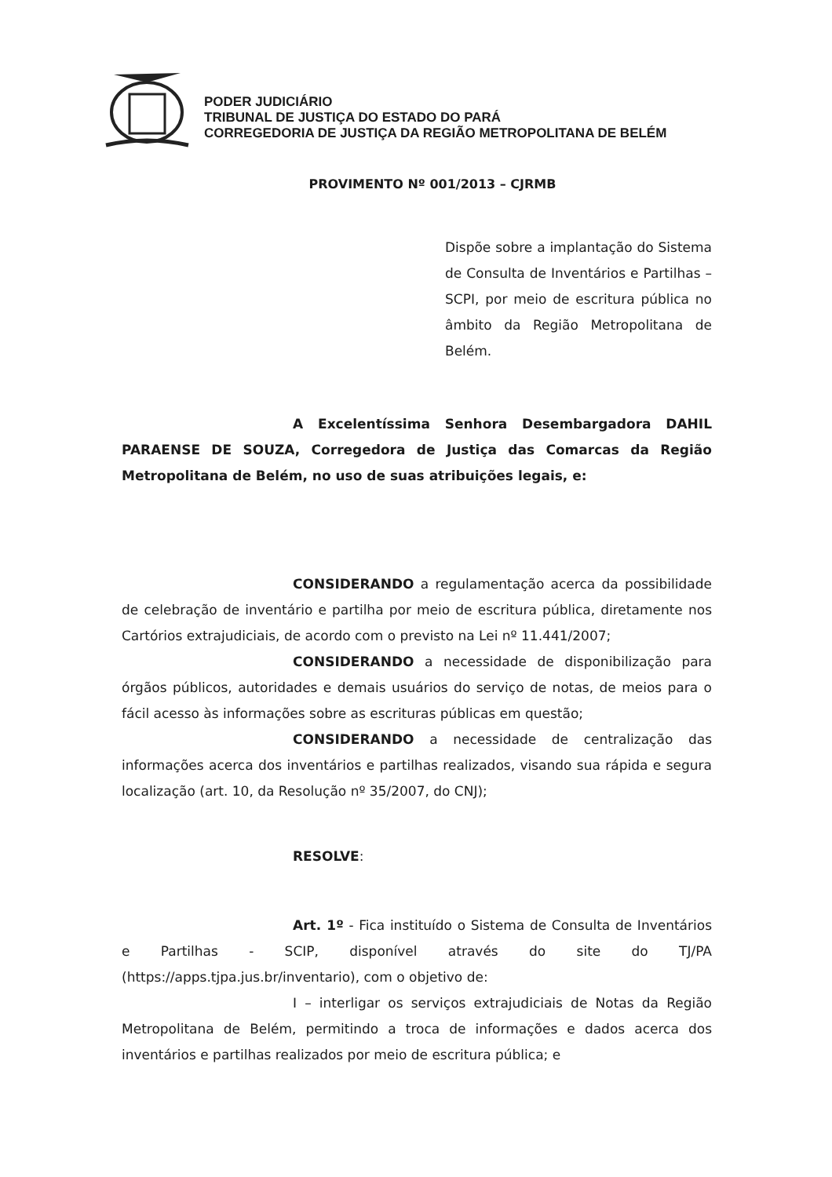PODER JUDICIÁRIO
TRIBUNAL DE JUSTIÇA DO ESTADO DO PARÁ
CORREGEDORIA DE JUSTIÇA DA REGIÃO METROPOLITANA DE BELÉM
PROVIMENTO Nº 001/2013 – CJRMB
Dispõe sobre a implantação do Sistema de Consulta de Inventários e Partilhas – SCPI, por meio de escritura pública no âmbito da Região Metropolitana de Belém.
A Excelentíssima Senhora Desembargadora DAHIL PARAENSE DE SOUZA, Corregedora de Justiça das Comarcas da Região Metropolitana de Belém, no uso de suas atribuições legais, e:
CONSIDERANDO a regulamentação acerca da possibilidade de celebração de inventário e partilha por meio de escritura pública, diretamente nos Cartórios extrajudiciais, de acordo com o previsto na Lei nº 11.441/2007;
CONSIDERANDO a necessidade de disponibilização para órgãos públicos, autoridades e demais usuários do serviço de notas, de meios para o fácil acesso às informações sobre as escrituras públicas em questão;
CONSIDERANDO a necessidade de centralização das informações acerca dos inventários e partilhas realizados, visando sua rápida e segura localização (art. 10, da Resolução nº 35/2007, do CNJ);
RESOLVE:
Art. 1º - Fica instituído o Sistema de Consulta de Inventários e Partilhas - SCIP, disponível através do site do TJ/PA (https://apps.tjpa.jus.br/inventario), com o objetivo de:
I – interligar os serviços extrajudiciais de Notas da Região Metropolitana de Belém, permitindo a troca de informações e dados acerca dos inventários e partilhas realizados por meio de escritura pública; e